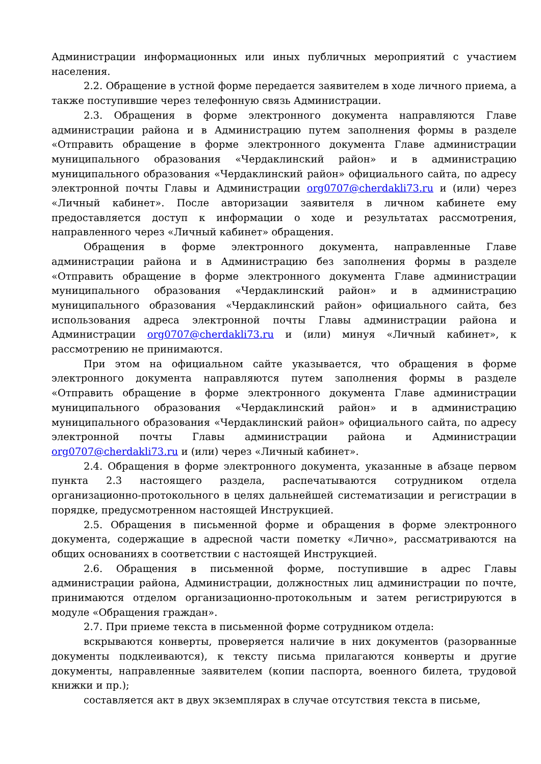Администрации информационных или иных публичных мероприятий с участием населения.
2.2. Обращение в устной форме передается заявителем в ходе личного приема, а также поступившие через телефонную связь Администрации.
2.3. Обращения в форме электронного документа направляются Главе администрации района и в Администрацию путем заполнения формы в разделе «Отправить обращение в форме электронного документа Главе администрации муниципального образования «Чердаклинский район» и в администрацию муниципального образования «Чердаклинский район» официального сайта, по адресу электронной почты Главы и Администрации org0707@cherdakli73.ru и (или) через «Личный кабинет». После авторизации заявителя в личном кабинете ему предоставляется доступ к информации о ходе и результатах рассмотрения, направленного через «Личный кабинет» обращения.
Обращения в форме электронного документа, направленные Главе администрации района и в Администрацию без заполнения формы в разделе «Отправить обращение в форме электронного документа Главе администрации муниципального образования «Чердаклинский район» и в администрацию муниципального образования «Чердаклинский район» официального сайта, без использования адреса электронной почты Главы администрации района и Администрации org0707@cherdakli73.ru и (или) минуя «Личный кабинет», к рассмотрению не принимаются.
При этом на официальном сайте указывается, что обращения в форме электронного документа направляются путем заполнения формы в разделе «Отправить обращение в форме электронного документа Главе администрации муниципального образования «Чердаклинский район» и в администрацию муниципального образования «Чердаклинский район» официального сайта, по адресу электронной почты Главы администрации района и Администрации org0707@cherdakli73.ru и (или) через «Личный кабинет».
2.4. Обращения в форме электронного документа, указанные в абзаце первом пункта 2.3 настоящего раздела, распечатываются сотрудником отдела организационно-протокольного в целях дальнейшей систематизации и регистрации в порядке, предусмотренном настоящей Инструкцией.
2.5. Обращения в письменной форме и обращения в форме электронного документа, содержащие в адресной части пометку «Лично», рассматриваются на общих основаниях в соответствии с настоящей Инструкцией.
2.6. Обращения в письменной форме, поступившие в адрес Главы администрации района, Администрации, должностных лиц администрации по почте, принимаются отделом организационно-протокольным и затем регистрируются в модуле «Обращения граждан».
2.7. При приеме текста в письменной форме сотрудником отдела:
вскрываются конверты, проверяется наличие в них документов (разорванные документы подклеиваются), к тексту письма прилагаются конверты и другие документы, направленные заявителем (копии паспорта, военного билета, трудовой книжки и пр.);
составляется акт в двух экземплярах в случае отсутствия текста в письме,